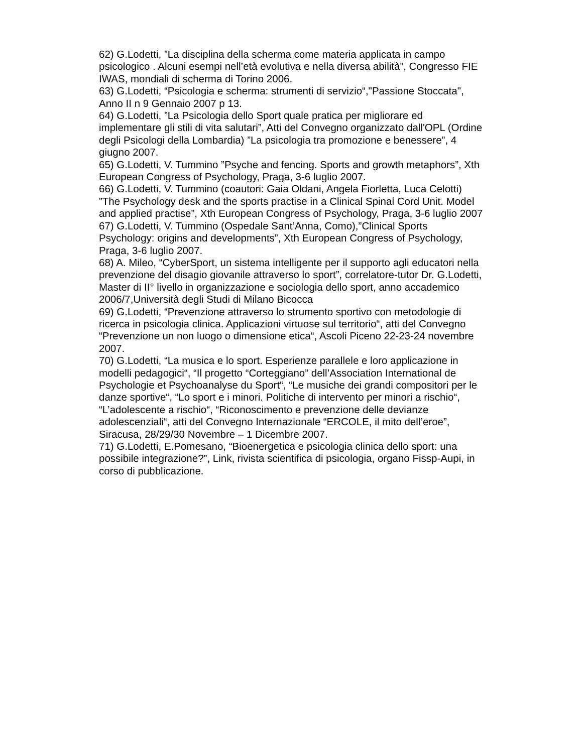62) G.Lodetti, ”La disciplina della scherma come materia applicata in campo psicologico . Alcuni esempi nell’età evolutiva e nella diversa abilità”, Congresso FIE IWAS, mondiali di scherma di Torino 2006.
63) G.Lodetti, “Psicologia e scherma: strumenti di servizio“,"Passione Stoccata", Anno II n 9 Gennaio 2007 p 13.
64) G.Lodetti, ”La Psicologia dello Sport quale pratica per migliorare ed implementare gli stili di vita salutari”, Atti del Convegno organizzato dall'OPL (Ordine degli Psicologi della Lombardia) ”La psicologia tra promozione e benessere”, 4 giugno 2007.
65) G.Lodetti, V. Tummino ”Psyche and fencing. Sports and growth metaphors”, Xth European Congress of Psychology, Praga, 3-6 luglio 2007.
66) G.Lodetti, V. Tummino (coautori: Gaia Oldani, Angela Fiorletta, Luca Celotti) ”The Psychology desk and the sports practise in a Clinical Spinal Cord Unit. Model and applied practise”, Xth European Congress of Psychology, Praga, 3-6 luglio 2007
67) G.Lodetti, V. Tummino (Ospedale Sant’Anna, Como),”Clinical Sports Psychology: origins and developments”, Xth European Congress of Psychology, Praga, 3-6 luglio 2007.
68) A. Mileo, “CyberSport, un sistema intelligente per il supporto agli educatori nella prevenzione del disagio giovanile attraverso lo sport”, correlatore-tutor Dr. G.Lodetti, Master di II° livello in organizzazione e sociologia dello sport, anno accademico 2006/7,Università degli Studi di Milano Bicocca
69) G.Lodetti, “Prevenzione attraverso lo strumento sportivo con metodologie di ricerca in psicologia clinica. Applicazioni virtuose sul territorio“, atti del Convegno “Prevenzione un non luogo o dimensione etica“, Ascoli Piceno 22-23-24 novembre 2007.
70) G.Lodetti, “La musica e lo sport. Esperienze parallele e loro applicazione in modelli pedagogici“, “Il progetto “Corteggiano” dell’Association International de Psychologie et Psychoanalyse du Sport“, “Le musiche dei grandi compositori per le danze sportive“, “Lo sport e i minori. Politiche di intervento per minori a rischio“, “L’adolescente a rischio“, “Riconoscimento e prevenzione delle devianze adolescenziali“, atti del Convegno Internazionale “ERCOLE, il mito dell’eroe”, Siracusa, 28/29/30 Novembre – 1 Dicembre 2007.
71) G.Lodetti, E.Pomesano, “Bioenergetica e psicologia clinica dello sport: una possibile integrazione?”, Link, rivista scientifica di psicologia, organo Fissp-Aupi, in corso di pubblicazione.